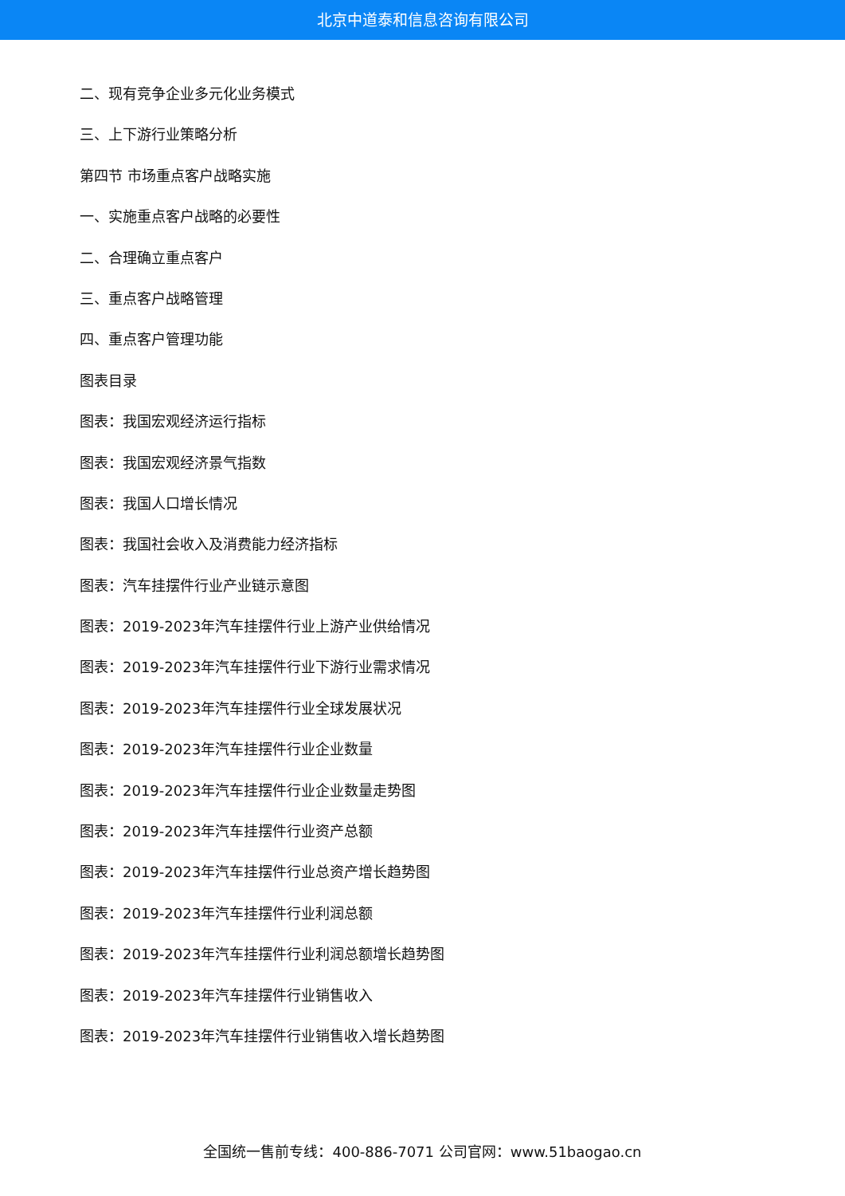北京中道泰和信息咨询有限公司
二、现有竞争企业多元化业务模式
三、上下游行业策略分析
第四节 市场重点客户战略实施
一、实施重点客户战略的必要性
二、合理确立重点客户
三、重点客户战略管理
四、重点客户管理功能
图表目录
图表：我国宏观经济运行指标
图表：我国宏观经济景气指数
图表：我国人口增长情况
图表：我国社会收入及消费能力经济指标
图表：汽车挂摆件行业产业链示意图
图表：2019-2023年汽车挂摆件行业上游产业供给情况
图表：2019-2023年汽车挂摆件行业下游行业需求情况
图表：2019-2023年汽车挂摆件行业全球发展状况
图表：2019-2023年汽车挂摆件行业企业数量
图表：2019-2023年汽车挂摆件行业企业数量走势图
图表：2019-2023年汽车挂摆件行业资产总额
图表：2019-2023年汽车挂摆件行业总资产增长趋势图
图表：2019-2023年汽车挂摆件行业利润总额
图表：2019-2023年汽车挂摆件行业利润总额增长趋势图
图表：2019-2023年汽车挂摆件行业销售收入
图表：2019-2023年汽车挂摆件行业销售收入增长趋势图
全国统一售前专线：400-886-7071 公司官网：www.51baogao.cn